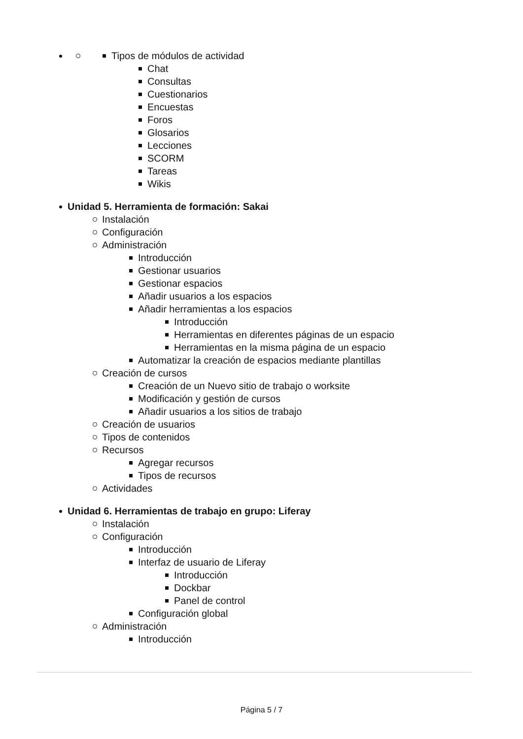Tipos de módulos de actividad
Chat
Consultas
Cuestionarios
Encuestas
Foros
Glosarios
Lecciones
SCORM
Tareas
Wikis
Unidad 5. Herramienta de formación: Sakai
Instalación
Configuración
Administración
Introducción
Gestionar usuarios
Gestionar espacios
Añadir usuarios a los espacios
Añadir herramientas a los espacios
Introducción
Herramientas en diferentes páginas de un espacio
Herramientas en la misma página de un espacio
Automatizar la creación de espacios mediante plantillas
Creación de cursos
Creación de un Nuevo sitio de trabajo o worksite
Modificación y gestión de cursos
Añadir usuarios a los sitios de trabajo
Creación de usuarios
Tipos de contenidos
Recursos
Agregar recursos
Tipos de recursos
Actividades
Unidad 6. Herramientas de trabajo en grupo: Liferay
Instalación
Configuración
Introducción
Interfaz de usuario de Liferay
Introducción
Dockbar
Panel de control
Configuración global
Administración
Introducción
Página 5 / 7